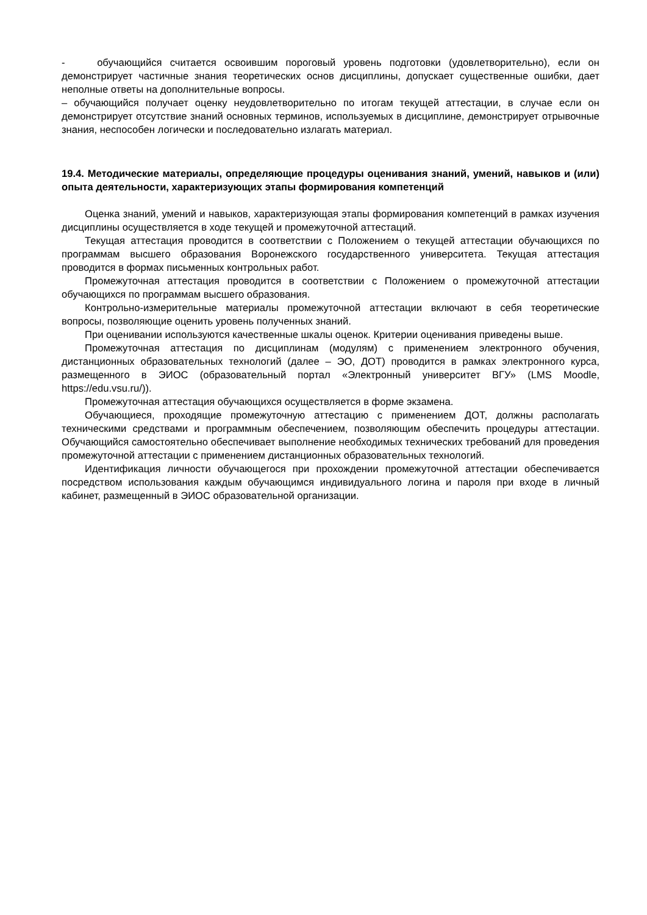- обучающийся считается освоившим пороговый уровень подготовки (удовлетворительно), если он демонстрирует частичные знания теоретических основ дисциплины, допускает существенные ошибки, дает неполные ответы на дополнительные вопросы.
– обучающийся получает оценку неудовлетворительно по итогам текущей аттестации, в случае если он демонстрирует отсутствие знаний основных терминов, используемых в дисциплине, демонстрирует отрывочные знания, неспособен логически и последовательно излагать материал.
19.4. Методические материалы, определяющие процедуры оценивания знаний, умений, навыков и (или) опыта деятельности, характеризующих этапы формирования компетенций
Оценка знаний, умений и навыков, характеризующая этапы формирования компетенций в рамках изучения дисциплины осуществляется в ходе текущей и промежуточной аттестаций.
Текущая аттестация проводится в соответствии с Положением о текущей аттестации обучающихся по программам высшего образования Воронежского государственного университета. Текущая аттестация проводится в формах письменных контрольных работ.
Промежуточная аттестация проводится в соответствии с Положением о промежуточной аттестации обучающихся по программам высшего образования.
Контрольно-измерительные материалы промежуточной аттестации включают в себя теоретические вопросы, позволяющие оценить уровень полученных знаний.
При оценивании используются качественные шкалы оценок. Критерии оценивания приведены выше.
Промежуточная аттестация по дисциплинам (модулям) с применением электронного обучения, дистанционных образовательных технологий (далее – ЭО, ДОТ) проводится в рамках электронного курса, размещенного в ЭИОС (образовательный портал «Электронный университет ВГУ» (LMS Moodle, https://edu.vsu.ru/)).
Промежуточная аттестация обучающихся осуществляется в форме экзамена.
Обучающиеся, проходящие промежуточную аттестацию с применением ДОТ, должны располагать техническими средствами и программным обеспечением, позволяющим обеспечить процедуры аттестации. Обучающийся самостоятельно обеспечивает выполнение необходимых технических требований для проведения промежуточной аттестации с применением дистанционных образовательных технологий.
Идентификация личности обучающегося при прохождении промежуточной аттестации обеспечивается посредством использования каждым обучающимся индивидуального логина и пароля при входе в личный кабинет, размещенный в ЭИОС образовательной организации.